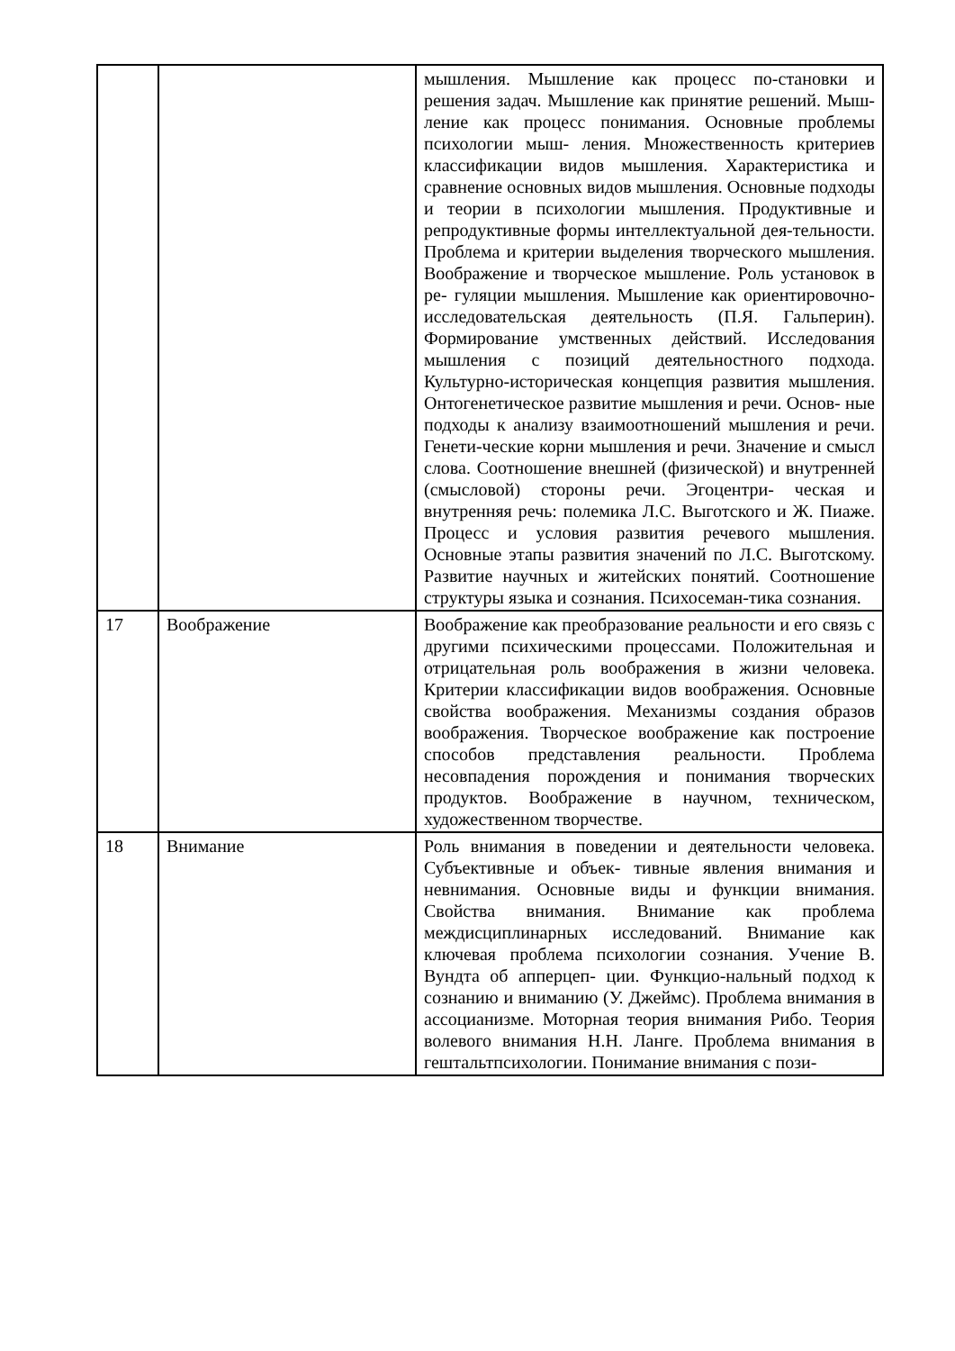| | | мышления. Мышление как процесс по-становки и решения задач. Мышление как принятие решений. Мыш- ление как процесс понимания. Основные проблемы психологии мыш- ления. Множественность критериев классификации видов мышления. Характеристика и сравнение основных видов мышления. Основные подходы и теории в психологии мышления. Продуктивные и репродуктивные формы интеллектуальной дея-тельности. Проблема и критерии выделения творческого мышления. Воображение и творческое мышление. Роль установок в ре- гуляции мышления. Мышление как ориентировочно-исследовательская деятельность (П.Я. Гальперин). Формирование умственных действий. Исследования мышления с позиций деятельностного подхода. Культурно-историческая концепция развития мышления. Онтогенетическое развитие мышления и речи. Основ- ные подходы к анализу взаимоотношений мышления и речи. Генети-ческие корни мышления и речи. Значение и смысл слова. Соотношение внешней (физической) и внутренней (смысловой) стороны речи. Эгоцентри- ческая и внутренняя речь: полемика Л.С. Выготского и Ж. Пиаже. Процесс и условия развития речевого мышления. Основные этапы развития значений по Л.С. Выготскому. Развитие научных и житейских понятий. Соотношение структуры языка и сознания. Психосеман-тика сознания. |
| 17 | Воображение | Воображение как преобразование реальности и его связь с другими психическими процессами. Положительная и отрицательная роль воображения в жизни человека. Критерии классификации видов воображения. Основные свойства воображения. Механизмы создания образов воображения. Творческое воображение как построение способов представления реальности. Проблема несовпадения порождения и понимания творческих продуктов. Воображение в научном, техническом, художественном творчестве. |
| 18 | Внимание | Роль внимания в поведении и деятельности человека. Субъективные и объек- тивные явления внимания и невнимания. Основные виды и функции внимания. Свойства внимания. Внимание как проблема междисциплинарных исследований. Внимание как ключевая проблема психологии сознания. Учение В. Вундта об апперцеп- ции. Функцио-нальный подход к сознанию и вниманию (У. Джеймс). Проблема внимания в ассоцианизме. Моторная теория внимания Рибо. Теория волевого внимания Н.Н. Ланге. Проблема внимания в гештальтпсихологии. Понимание внимания с пози- |